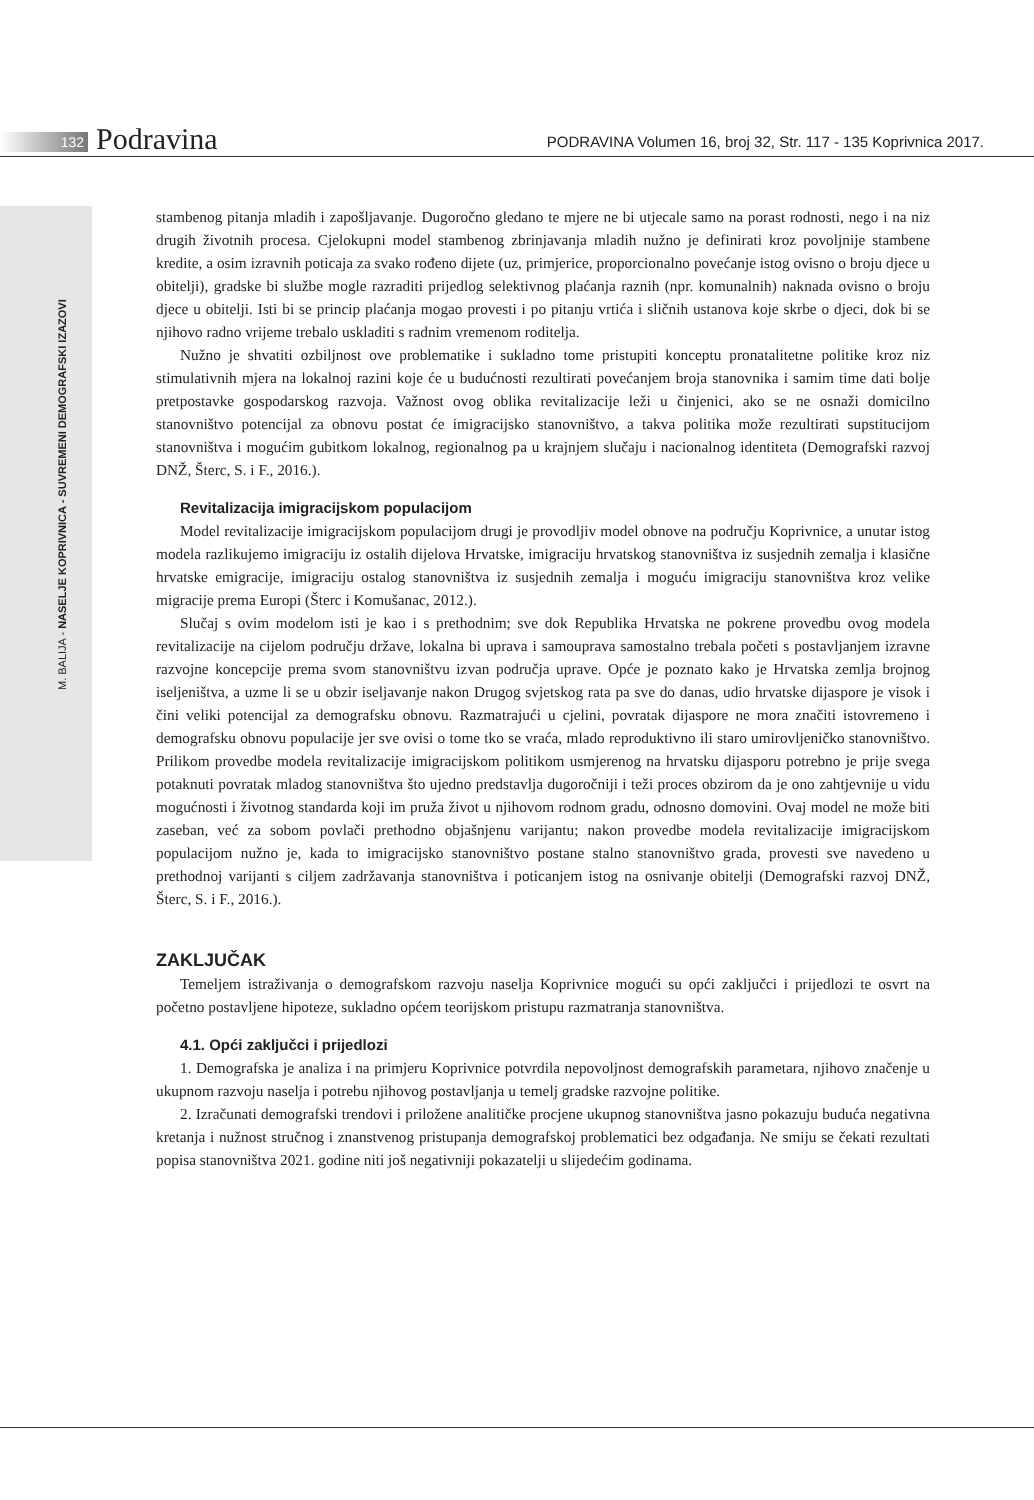132 Podravina PODRAVINA Volumen 16, broj 32, Str. 117 - 135 Koprivnica 2017.
M. BALIJA - NASELJE KOPRIVNICA - SUVREMENI DEMOGRAFSKI IZAZOVI
stambenog pitanja mladih i zapošljavanje. Dugoročno gledano te mjere ne bi utjecale samo na porast rodnosti, nego i na niz drugih životnih procesa. Cjelokupni model stambenog zbrinjavanja mladih nužno je definirati kroz povoljnije stambene kredite, a osim izravnih poticaja za svako rođeno dijete (uz, primjerice, proporcionalno povećanje istog ovisno o broju djece u obitelji), gradske bi službe mogle razraditi prijedlog selektivnog plaćanja raznih (npr. komunalnih) naknada ovisno o broju djece u obitelji. Isti bi se princip plaćanja mogao provesti i po pitanju vrtića i sličnih ustanova koje skrbe o djeci, dok bi se njihovo radno vrijeme trebalo uskladiti s radnim vremenom roditelja.
Nužno je shvatiti ozbiljnost ove problematike i sukladno tome pristupiti konceptu pronatalitetne politike kroz niz stimulativnih mjera na lokalnoj razini koje će u budućnosti rezultirati povećanjem broja stanovnika i samim time dati bolje pretpostavke gospodarskog razvoja. Važnost ovog oblika revitalizacije leži u činjenici, ako se ne osnaži domicilno stanovništvo potencijal za obnovu postat će imigracijsko stanovništvo, a takva politika može rezultirati supstitucijom stanovništva i mogućim gubitkom lokalnog, regionalnog pa u krajnjem slučaju i nacionalnog identiteta (Demografski razvoj DNŽ, Šterc, S. i F., 2016.).
Revitalizacija imigracijskom populacijom
Model revitalizacije imigracijskom populacijom drugi je provodljiv model obnove na području Koprivnice, a unutar istog modela razlikujemo imigraciju iz ostalih dijelova Hrvatske, imigraciju hrvatskog stanovništva iz susjednih zemalja i klasične hrvatske emigracije, imigraciju ostalog stanovništva iz susjednih zemalja i moguću imigraciju stanovništva kroz velike migracije prema Europi (Šterc i Komušanac, 2012.).
Slučaj s ovim modelom isti je kao i s prethodnim; sve dok Republika Hrvatska ne pokrene provedbu ovog modela revitalizacije na cijelom području države, lokalna bi uprava i samouprava samostalno trebala početi s postavljanjem izravne razvojne koncepcije prema svom stanovništvu izvan područja uprave. Opće je poznato kako je Hrvatska zemlja brojnog iseljeništva, a uzme li se u obzir iseljavanje nakon Drugog svjetskog rata pa sve do danas, udio hrvatske dijaspore je visok i čini veliki potencijal za demografsku obnovu. Razmatrajući u cjelini, povratak dijaspore ne mora značiti istovremeno i demografsku obnovu populacije jer sve ovisi o tome tko se vraća, mlado reproduktivno ili staro umirovljeničko stanovništvo. Prilikom provedbe modela revitalizacije imigracijskom politikom usmjerenog na hrvatsku dijasporu potrebno je prije svega potaknuti povratak mladog stanovništva što ujedno predstavlja dugoročniji i teži proces obzirom da je ono zahtjevnije u vidu mogućnosti i životnog standarda koji im pruža život u njihovom rodnom gradu, odnosno domovini. Ovaj model ne može biti zaseban, već za sobom povlači prethodno objašnjenu varijantu; nakon provedbe modela revitalizacije imigracijskom populacijom nužno je, kada to imigracijsko stanovništvo postane stalno stanovništvo grada, provesti sve navedeno u prethodnoj varijanti s ciljem zadržavanja stanovništva i poticanjem istog na osnivanje obitelji (Demografski razvoj DNŽ, Šterc, S. i F., 2016.).
ZAKLJUČAK
Temeljem istraživanja o demografskom razvoju naselja Koprivnice mogući su opći zaključci i prijedlozi te osvrt na početno postavljene hipoteze, sukladno općem teorijskom pristupu razmatranja stanovništva.
4.1. Opći zaključci i prijedlozi
1. Demografska je analiza i na primjeru Koprivnice potvrdila nepovoljnost demografskih parametara, njihovo značenje u ukupnom razvoju naselja i potrebu njihovog postavljanja u temelj gradske razvojne politike.
2. Izračunati demografski trendovi i priložene analitičke procjene ukupnog stanovništva jasno pokazuju buduća negativna kretanja i nužnost stručnog i znanstvenog pristupanja demografskoj problematici bez odgađanja. Ne smiju se čekati rezultati popisa stanovništva 2021. godine niti još negativniji pokazatelji u slijedećim godinama.